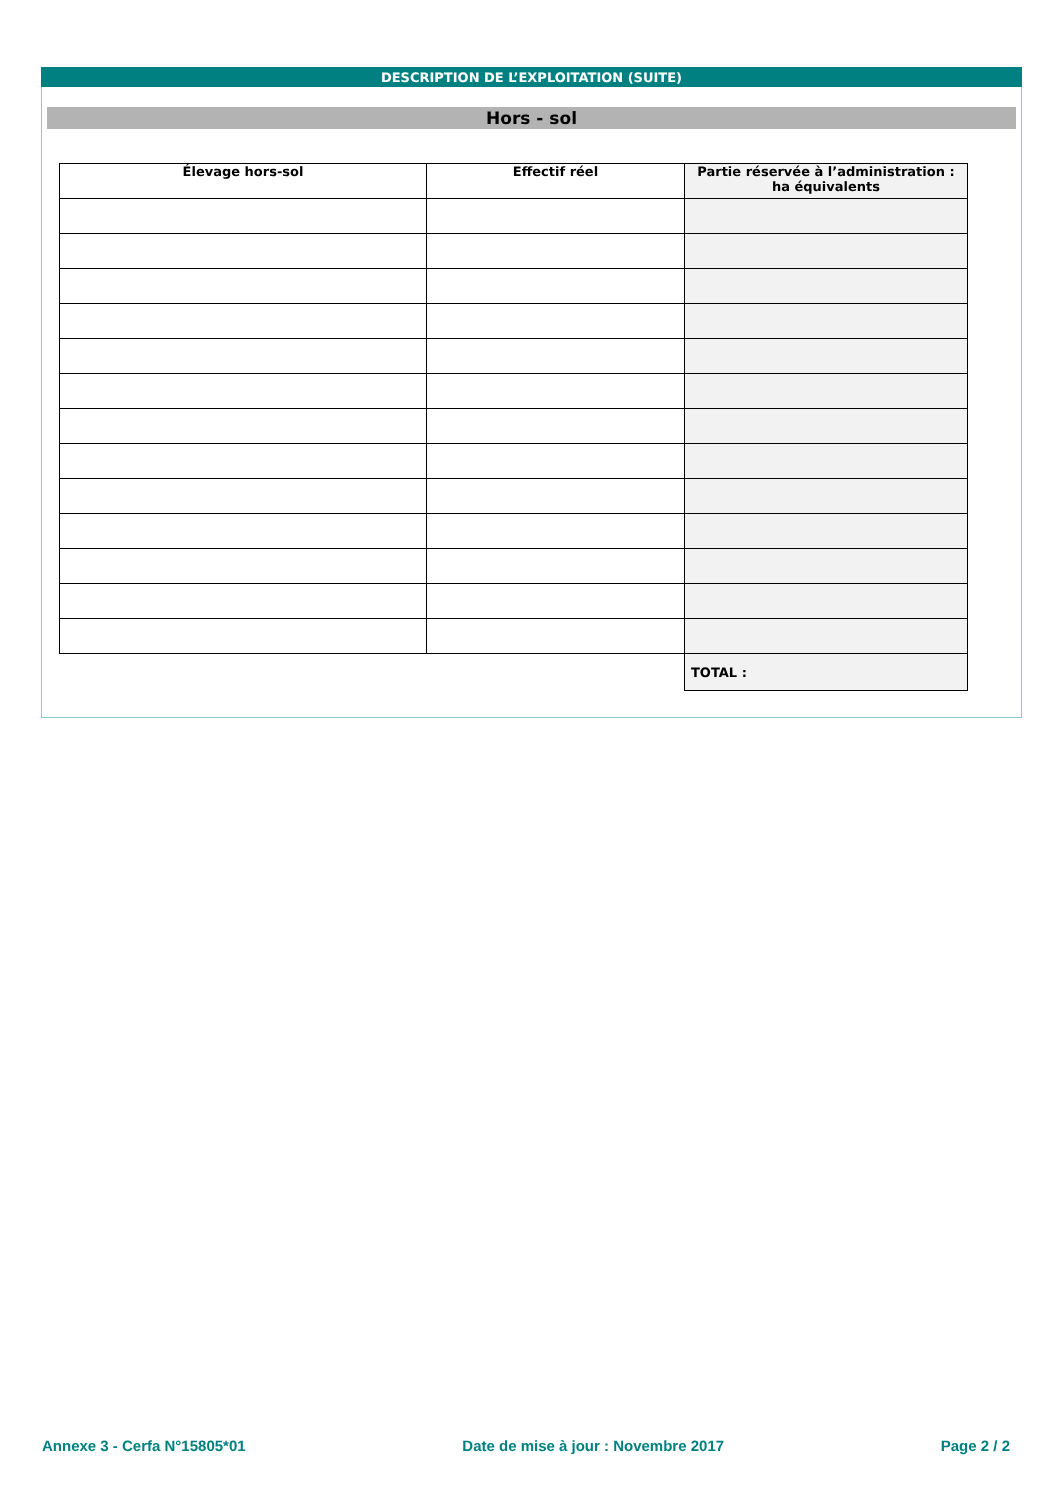DESCRIPTION DE L’EXPLOITATION (SUITE)
Hors - sol
| Élevage hors-sol | Effectif réel | Partie réservée à l’administration : ha équivalents |
| --- | --- | --- |
| | | TOTAL : |
Annexe 3 - Cerfa N°15805*01 Date de mise à jour : Novembre 2017 Page 2 / 2